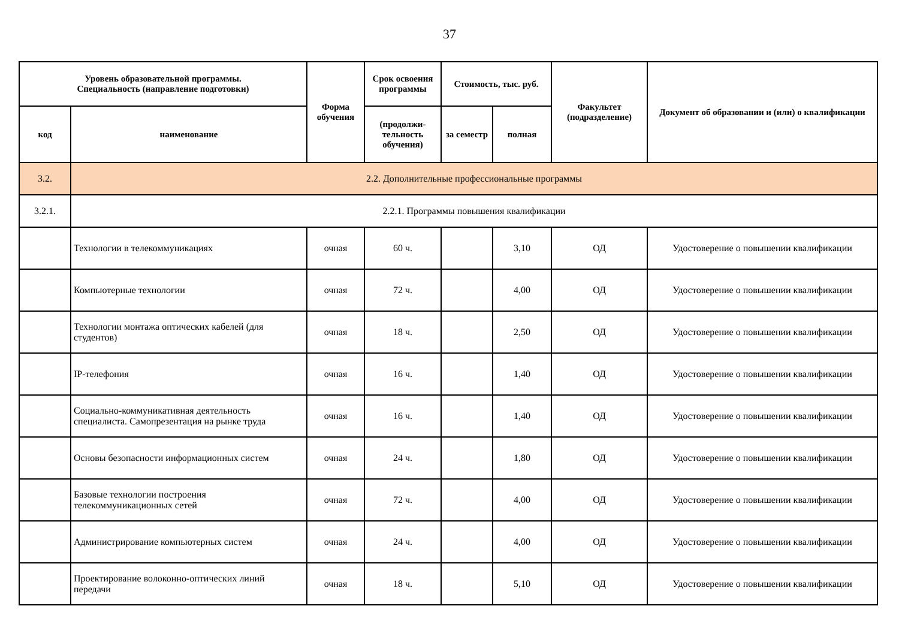37
| Уровень образовательной программы. Специальность (направление подготовки) | | Форма обучения | Срок освоения программы | Стоимость, тыс. руб. | | Факультет (подразделение) | Документ об образовании и (или) о квалификации |
| --- | --- | --- | --- | --- | --- | --- | --- |
| код | наименование | | (продолжи-тельность обучения) | за семестр | полная | | |
| 3.2. | 2.2. Дополнительные профессиональные программы | | | | | | |
| 3.2.1. | 2.2.1. Программы повышения квалификации | | | | | | |
| | Технологии в телекоммуникациях | очная | 60 ч. | | 3,10 | ОД | Удостоверение о повышении квалификации |
| | Компьютерные технологии | очная | 72 ч. | | 4,00 | ОД | Удостоверение о повышении квалификации |
| | Технологии монтажа оптических кабелей (для студентов) | очная | 18 ч. | | 2,50 | ОД | Удостоверение о повышении квалификации |
| | IP-телефония | очная | 16 ч. | | 1,40 | ОД | Удостоверение о повышении квалификации |
| | Социально-коммуникативная деятельность специалиста. Самопрезентация на рынке труда | очная | 16 ч. | | 1,40 | ОД | Удостоверение о повышении квалификации |
| | Основы безопасности информационных систем | очная | 24 ч. | | 1,80 | ОД | Удостоверение о повышении квалификации |
| | Базовые технологии построения телекоммуникационных сетей | очная | 72 ч. | | 4,00 | ОД | Удостоверение о повышении квалификации |
| | Администрирование компьютерных систем | очная | 24 ч. | | 4,00 | ОД | Удостоверение о повышении квалификации |
| | Проектирование волоконно-оптических линий передачи | очная | 18 ч. | | 5,10 | ОД | Удостоверение о повышении квалификации |